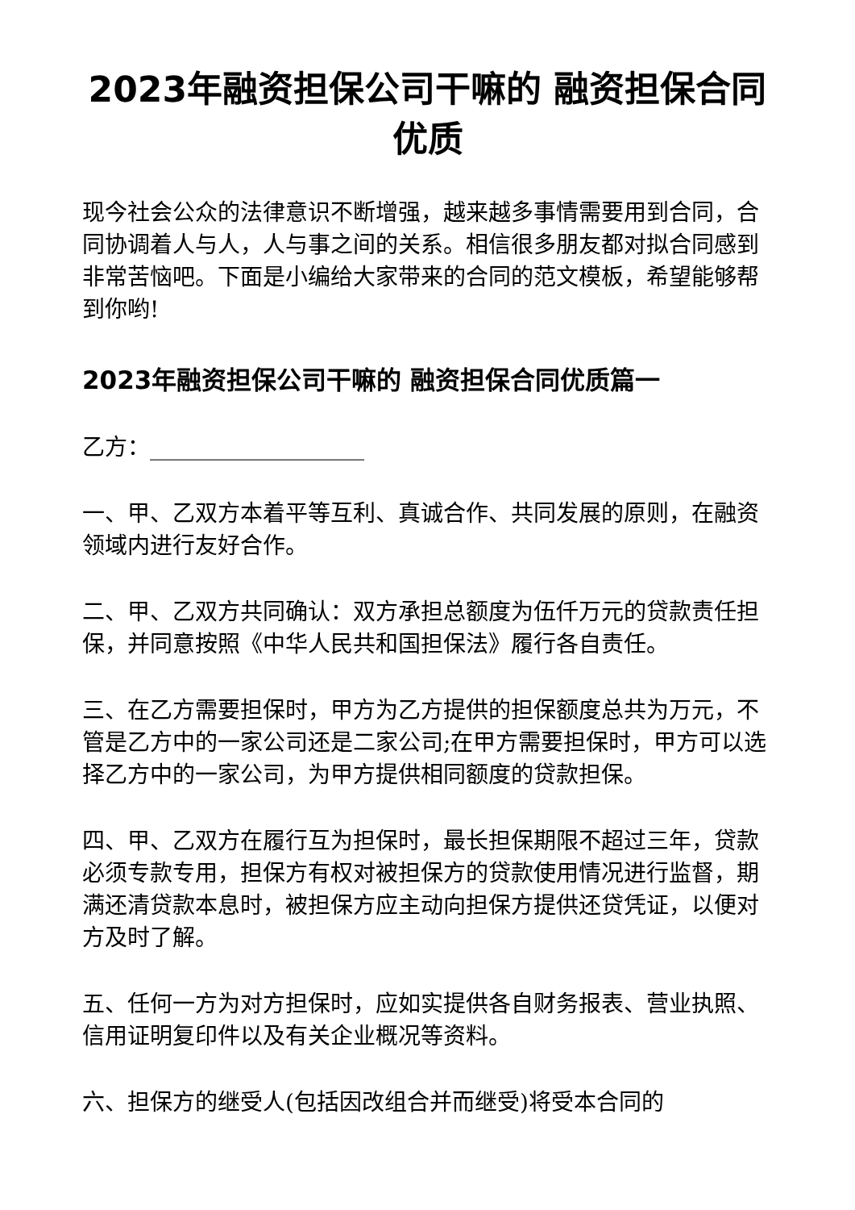2023年融资担保公司干嘛的 融资担保合同优质
现今社会公众的法律意识不断增强，越来越多事情需要用到合同，合同协调着人与人，人与事之间的关系。相信很多朋友都对拟合同感到非常苦恼吧。下面是小编给大家带来的合同的范文模板，希望能够帮到你哟!
2023年融资担保公司干嘛的 融资担保合同优质篇一
乙方：___________________
一、甲、乙双方本着平等互利、真诚合作、共同发展的原则，在融资领域内进行友好合作。
二、甲、乙双方共同确认：双方承担总额度为伍仟万元的贷款责任担保，并同意按照《中华人民共和国担保法》履行各自责任。
三、在乙方需要担保时，甲方为乙方提供的担保额度总共为万元，不管是乙方中的一家公司还是二家公司;在甲方需要担保时，甲方可以选择乙方中的一家公司，为甲方提供相同额度的贷款担保。
四、甲、乙双方在履行互为担保时，最长担保期限不超过三年，贷款必须专款专用，担保方有权对被担保方的贷款使用情况进行监督，期满还清贷款本息时，被担保方应主动向担保方提供还贷凭证，以便对方及时了解。
五、任何一方为对方担保时，应如实提供各自财务报表、营业执照、信用证明复印件以及有关企业概况等资料。
六、担保方的继受人(包括因改组合并而继受)将受本合同的